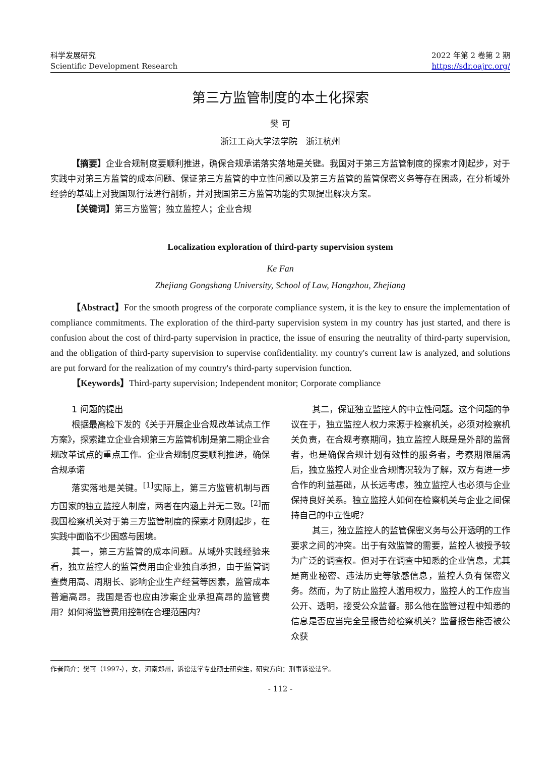科学发展研究
Scientific Development Research
2022 年第 2 卷第 2 期
https://sdr.oajrc.org/
第三方监管制度的本土化探索
樊 可
浙江工商大学法学院　浙江杭州
【摘要】企业合规制度要顺利推进，确保合规承诺落实落地是关键。我国对于第三方监管制度的探索才刚起步，对于实践中对第三方监管的成本问题、保证第三方监管的中立性问题以及第三方监管的监管保密义务等存在困惑，在分析域外经验的基础上对我国现行法进行剖析，并对我国第三方监管功能的实现提出解决方案。
【关键词】第三方监管；独立监控人；企业合规
Localization exploration of third-party supervision system
Ke Fan
Zhejiang Gongshang University, School of Law, Hangzhou, Zhejiang
【Abstract】For the smooth progress of the corporate compliance system, it is the key to ensure the implementation of compliance commitments. The exploration of the third-party supervision system in my country has just started, and there is confusion about the cost of third-party supervision in practice, the issue of ensuring the neutrality of third-party supervision, and the obligation of third-party supervision to supervise confidentiality. my country's current law is analyzed, and solutions are put forward for the realization of my country's third-party supervision function.
【Keywords】Third-party supervision; Independent monitor; Corporate compliance
1 问题的提出
根据最高检下发的《关于开展企业合规改革试点工作方案》，探索建立企业合规第三方监管机制是第二期企业合规改革试点的重点工作。企业合规制度要顺利推进，确保合规承诺
落实落地是关键。<sup>[1]</sup>实际上，第三方监管机制与西方国家的独立监控人制度，两者在内涵上并无二致。<sup>[2]</sup>而我国检察机关对于第三方监管制度的探索才刚刚起步，在实践中面临不少困惑与困境。
其一，第三方监管的成本问题。从域外实践经验来看，独立监控人的监管费用由企业独自承担，由于监管调查费用高、周期长、影响企业生产经营等因素，监管成本普遍高昂。我国是否也应由涉案企业承担高昂的监管费用？如何将监管费用控制在合理范围内？
其二，保证独立监控人的中立性问题。这个问题的争议在于，独立监控人权力来源于检察机关，必须对检察机关负责，在合规考察期间，独立监控人既是是外部的监督者，也是确保合规计划有效性的服务者，考察期限届满后，独立监控人对企业合规情况较为了解，双方有进一步合作的利益基础，从长远考虑，独立监控人也必须与企业保持良好关系。独立监控人如何在检察机关与企业之间保持自己的中立性呢？
其三，独立监控人的监管保密义务与公开透明的工作要求之间的冲突。出于有效监管的需要，监控人被授予较为广泛的调查权。但对于在调查中知悉的企业信息，尤其是商业秘密、违法历史等敏感信息，监控人负有保密义务。然而，为了防止监控人滥用权力，监控人的工作应当公开、透明，接受公众监督。那么他在监管过程中知悉的信息是否应当完全呈报告给检察机关？监督报告能否被公众获
作者简介：樊可（1997-），女，河南郑州，诉讼法学专业硕士研究生，研究方向：刑事诉讼法学。
- 112 -